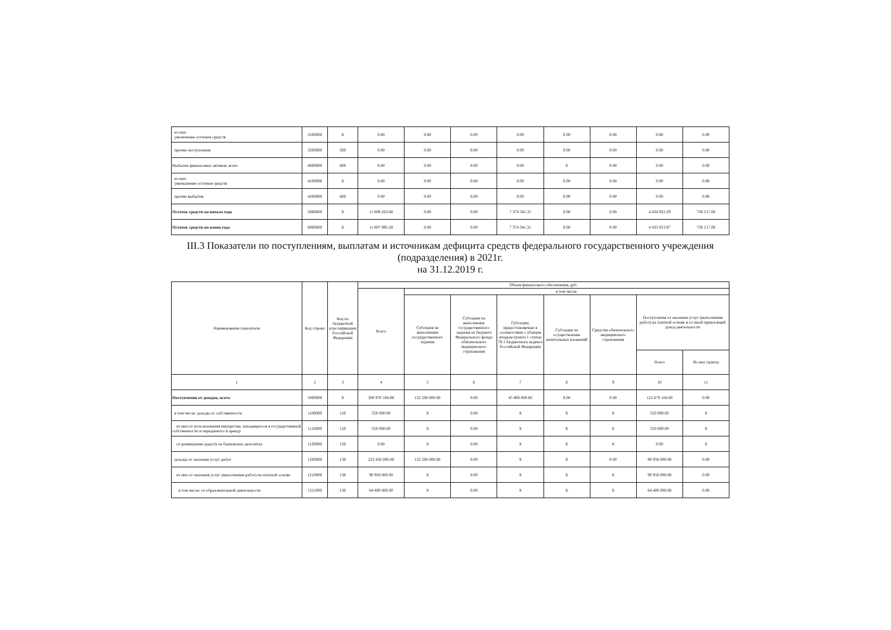| из них: увеличение остатков средств | 3100000 | X | 0.00 | 0.00 | 0.00 | 0.00 | 0.00 | 0.00 | 0.00 | 0.00 |
| прочие поступления | 3200000 | 500 | 0.00 | 0.00 | 0.00 | 0.00 | 0.00 | 0.00 | 0.00 | 0.00 |
| Выбытие финансовых активов, всего | 4000000 | 600 | 0.00 | 0.00 | 0.00 | 0.00 | X | 0.00 | 0.00 | 0.00 |
| из них: уменьшение остатков средств | 4100000 | X | 0.00 | 0.00 | 0.00 | 0.00 | 0.00 | 0.00 | 0.00 | 0.00 |
| прочие выбытия | 4200000 | 600 | 0.00 | 0.00 | 0.00 | 0.00 | 0.00 | 0.00 | 0.00 | 0.00 |
| Остаток средств на начало года | 5000000 | X | 11 809 263.60 | 0.00 | 0.00 | 7 374 341.31 | 0.00 | 0.00 | 4 434 922.29 | 730 217.00 |
| Остаток средств на конец года | 6000000 | X | 11 807 995.28 | 0.00 | 0.00 | 7 374 341.31 | 0.00 | 0.00 | 4 433 653.97 | 730 217.00 |
III.3 Показатели по поступлениям, выплатам и источникам дефицита средств федерального государственного учреждения
(подразделения) в 2021г.
на 31.12.2019 г.
| Наименование показателя | Код строки | Код по бюджетной классификации Российской Федерации | Объем финансового обеспечения, руб. | | | | | | | |
| --- | --- | --- | --- | --- | --- | --- | --- | --- | --- | --- |
| | | | Всего | в том числе: | | | | | | |
| | | | | Субсидия на выполнение государственного задания | Субсидии на выполнение государственного задания из бюджета Федерального фонда обязательного медицинского страхования | Субсидии, предоставляемые в соответствии с абзацем вторым пункта 1 статьи 78.1 Бюджетного кодекса Российской Федерации | Субсидии на осуществление капитальных вложений | Средства обязательного медицинского страхования | Поступления от оказания услуг (выполнения работ) на платной основе и от иной приносящей доход деятельности | |
| | | | | | | | | | Всего | Из них гранты |
| 1 | 2 | 3 | 4 | 5 | 6 | 7 | 8 | 9 | 10 | 11 |
| Поступления от доходов, всего: | 1000000 | X | 300 970 104.00 | 132 500 000.00 | 0.00 | 45 800 000.00 | 0.00 | 0.00 | 122 670 104.00 | 0.00 |
| в том числе: доходы от собственности | 1100000 | 120 | 550 000.00 | X | 0.00 | X | X | X | 550 000.00 | X |
| из них:от использования имущества, находящегося в государственной собственности и переданного в аренду | 1110000 | 120 | 550 000.00 | X | 0.00 | X | X | X | 550 000.00 | X |
| от размещения средств на банковских депозитах | 1120000 | 120 | 0.00 | X | 0.00 | X | X | X | 0.00 | X |
| доходы от оказания услуг, работ | 1200000 | 130 | 223 456 000.00 | 132 500 000.00 | 0.00 | X | X | 0.00 | 90 956 000.00 | 0.00 |
| из них от оказания услуг (выполнения работ) на платной основе | 1210000 | 130 | 90 956 000.00 | X | 0.00 | X | X | X | 90 956 000.00 | 0.00 |
| в том числе: от образовательной деятельности | 1211000 | 130 | 64 400 000.00 | X | 0.00 | X | X | X | 64 400 000.00 | 0.00 |